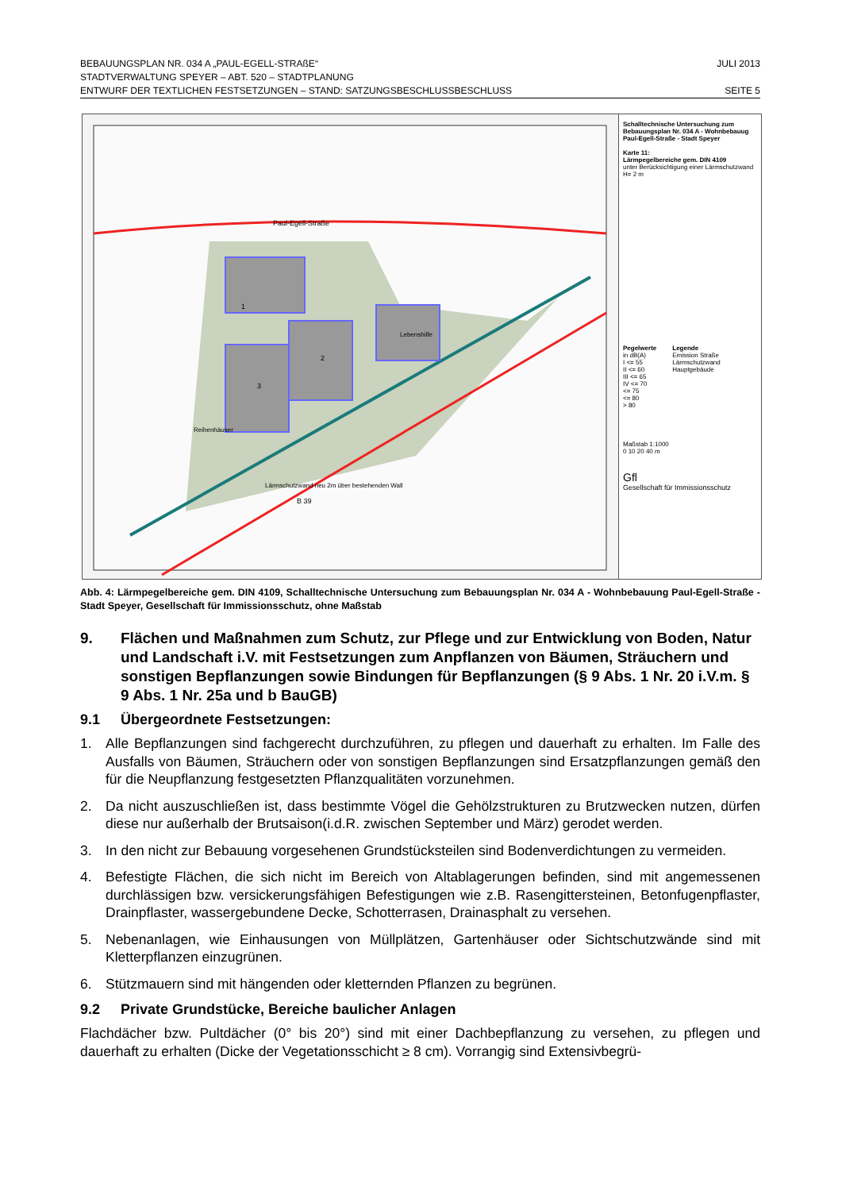BEBAUUNGSPLAN NR. 034 A „PAUL-EGELL-STRAßE“JULI 2013
STADTVERWALTUNG SPEYER – ABT. 520 – STADTPLANUNG
ENTWURF DER TEXTLICHEN FESTSETZUNGEN – STAND: SATZUNGSBESCHLUSSBESCHLUSS SEITE 5
Paul-Egell-Straße
B 39
Lärmschutzwand neu 2m über bestehenden Wall
1
2
3
Lebenshilfe
Reihenhäuser
Schalltechnische Untersuchung zum Bebauungsplan Nr. 034 A - Wohnbebauug Paul-Egell-Straße - Stadt Speyer
Karte 11:
Lärmpegelbereiche gem. DIN 4109
unter Berücksichtigung einer Lärmschutzwand H= 2 m
Pegelwerte
in dB(A)
I <= 55
II <= 60
III <= 65
IV <= 70
<= 75
<= 80
> 80
Legende
Emission Straße
Lärmschutzwand
Hauptgebäude
Maßstab 1:1000
0 10 20 40 m
Gfl
Gesellschaft für Immissionsschutz
Abb. 4: Lärmpegelbereiche gem. DIN 4109, Schalltechnische Untersuchung zum Bebauungsplan Nr. 034 A - Wohnbebauung Paul-Egell-Straße -Stadt Speyer, Gesellschaft für Immissionsschutz, ohne Maßstab
9. Flächen und Maßnahmen zum Schutz, zur Pflege und zur Entwicklung von Boden, Natur und Landschaft i.V. mit Festsetzungen zum Anpflanzen von Bäumen, Sträuchern und sonstigen Bepflanzungen sowie Bindungen für Bepflanzungen (§ 9 Abs. 1 Nr. 20 i.V.m. § 9 Abs. 1 Nr. 25a und b BauGB)
9.1 Übergeordnete Festsetzungen:
1. Alle Bepflanzungen sind fachgerecht durchzuführen, zu pflegen und dauerhaft zu erhalten. Im Falle des Ausfalls von Bäumen, Sträuchern oder von sonstigen Bepflanzungen sind Ersatzpflanzungen gemäß den für die Neupflanzung festgesetzten Pflanzqualitäten vorzunehmen.
2. Da nicht auszuschließen ist, dass bestimmte Vögel die Gehölzstrukturen zu Brutzwecken nutzen, dürfen diese nur außerhalb der Brutsaison(i.d.R. zwischen September und März) gerodet werden.
3. In den nicht zur Bebauung vorgesehenen Grundstücksteilen sind Bodenverdichtungen zu vermeiden.
4. Befestigte Flächen, die sich nicht im Bereich von Altablagerungen befinden, sind mit angemessenen durchlässigen bzw. versickerungsfähigen Befestigungen wie z.B. Rasengittersteinen, Betonfugenpflaster, Drainpflaster, wassergebundene Decke, Schotterrasen, Drainasphalt zu versehen.
5. Nebenanlagen, wie Einhausungen von Müllplätzen, Gartenhäuser oder Sichtschutzwände sind mit Kletterpflanzen einzugrünen.
6. Stützmauern sind mit hängenden oder kletternden Pflanzen zu begrünen.
9.2 Private Grundstücke, Bereiche baulicher Anlagen
Flachdächer bzw. Pultdächer (0° bis 20°) sind mit einer Dachbepflanzung zu versehen, zu pflegen und dauerhaft zu erhalten (Dicke der Vegetationsschicht ≥ 8 cm). Vorrangig sind Extensivbegrü-